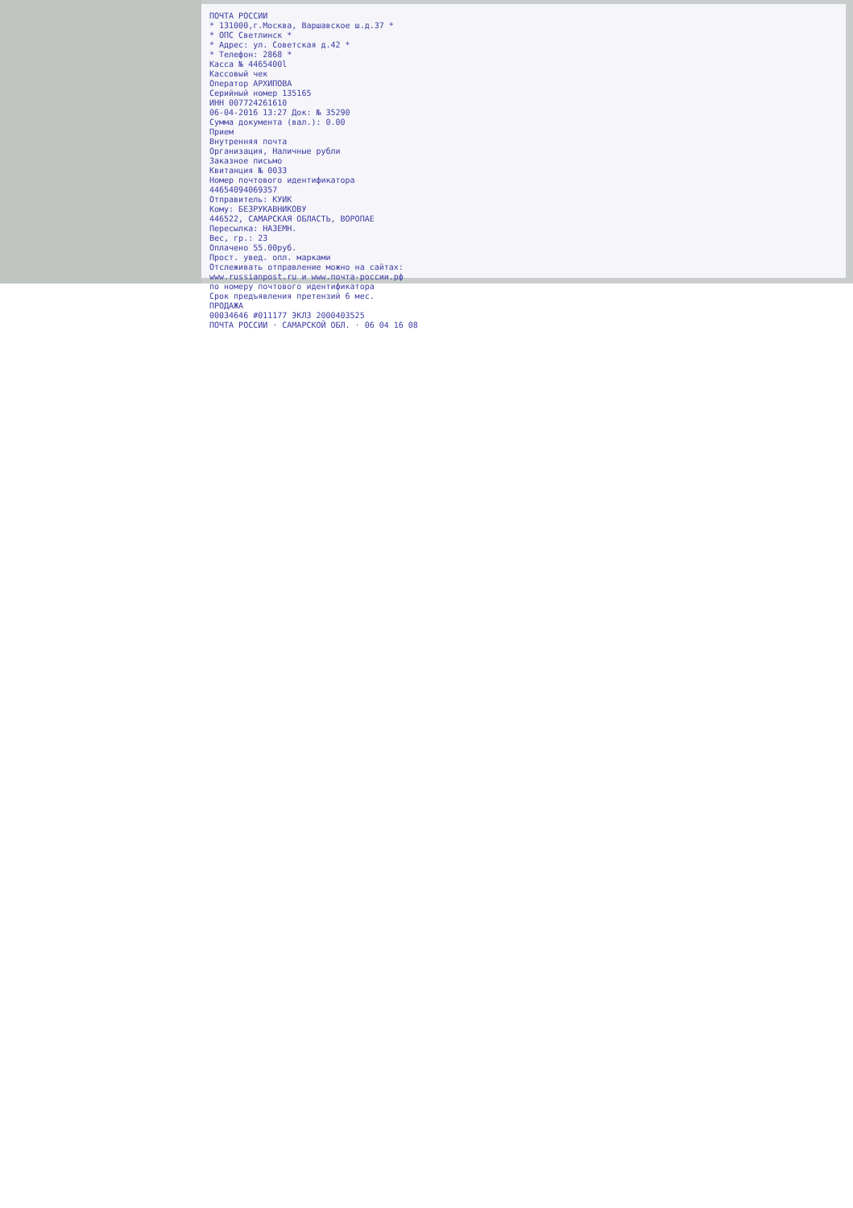ПОЧТА РОССИИ
* 131000,г.Москва, Варшавское ш.д.37 *
* ОПС Светлинск *
* Адрес: ул. Советская д.42 *
* Телефон: 2868 *
Касса № 4465400l
Кассовый чек
Оператор АРХИПОВА
Серийный номер 135165
ИНН 007724261610
06-04-2016 13:27 Док: № 35290
Сумма документа (вал.): 0.00
Прием
Внутренняя почта
Организация, Наличные рубли
Заказное письмо
Квитанция № 0033
Номер почтового идентификатора
44654094069357
Отправитель: КУИК
Кому: БЕЗРУКАВНИКОВУ
446522, САМАРСКАЯ ОБЛАСТЬ, ВОРОПАЕ
Пересылка: НАЗЕМН.
Вес, гр.: 23
Оплачено 55.00руб.
Прост. увед. опл. марками
Отслеживать отправление можно на сайтах:
www.russianpost.ru и www.почта-россии.рф
по номеру почтового идентификатора
Срок предъявления претензий 6 мес.
ПРОДАЖА
00034646 #011177 ЭКЛЗ 2000403525
ПОЧТА РОССИИ · САМАРСКОЙ ОБЛ. · 06 04 16 08